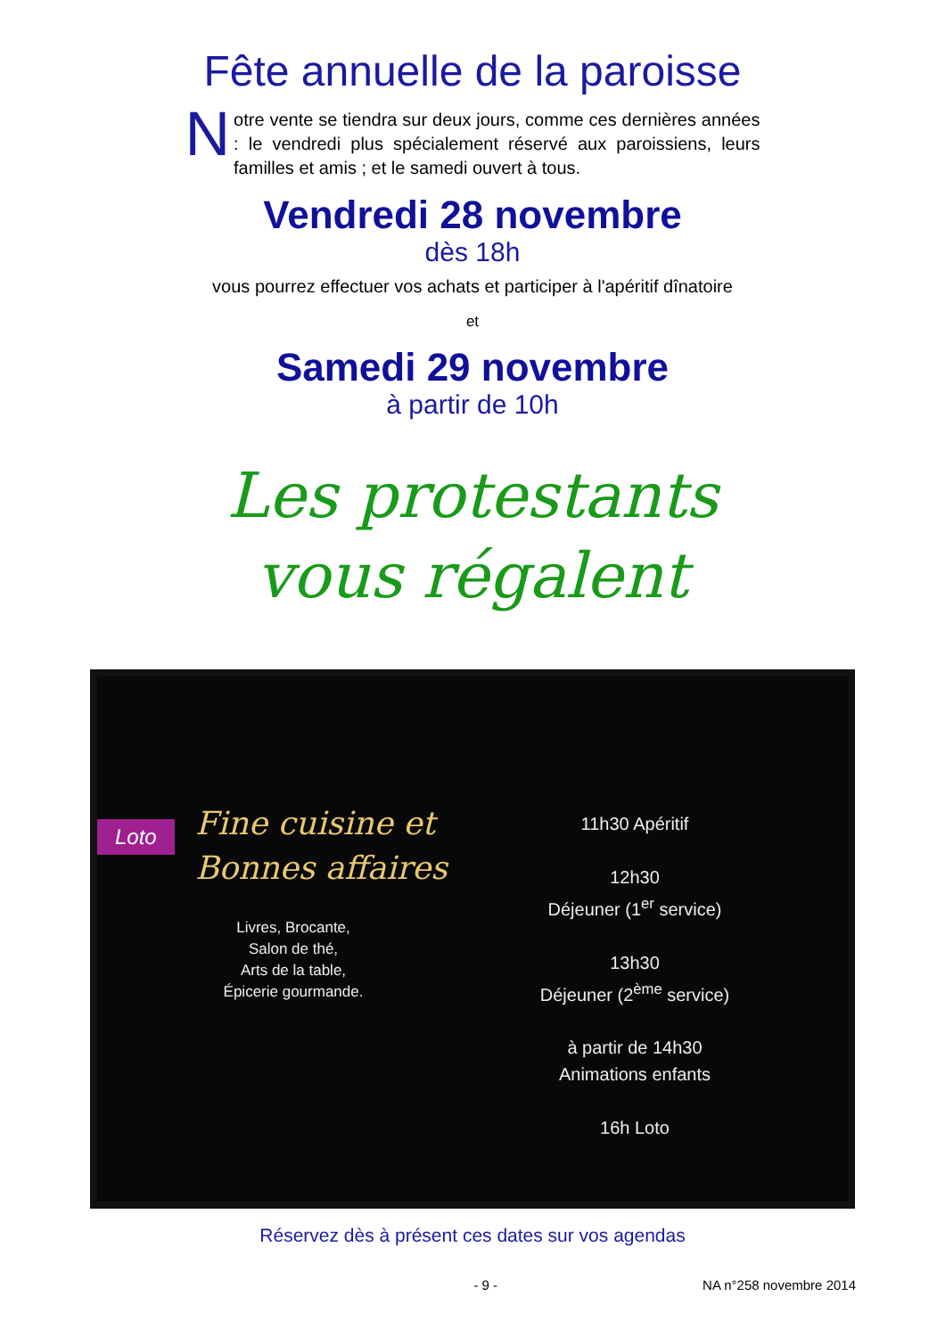Fête annuelle de la paroisse
Notre vente se tiendra sur deux jours, comme ces dernières années : le vendredi plus spécialement réservé aux paroissiens, leurs familles et amis ; et le samedi ouvert à tous.
Vendredi 28 novembre
dès 18h
vous pourrez effectuer vos achats et participer à l'apéritif dînatoire
et
Samedi 29 novembre
à partir de 10h
Les protestants
vous régalent
Loto
Fine cuisine et
Bonnes affaires
Livres, Brocante,
Salon de thé,
Arts de la table,
Épicerie gourmande.
11h30 Apéritif
12h30
Déjeuner (1<sup>er</sup> service)
13h30
Déjeuner (2<sup>ème</sup> service)
à partir de 14h30
Animations enfants
16h Loto
Réservez dès à présent ces dates sur vos agendas
- 9 - NA n°258 novembre 2014